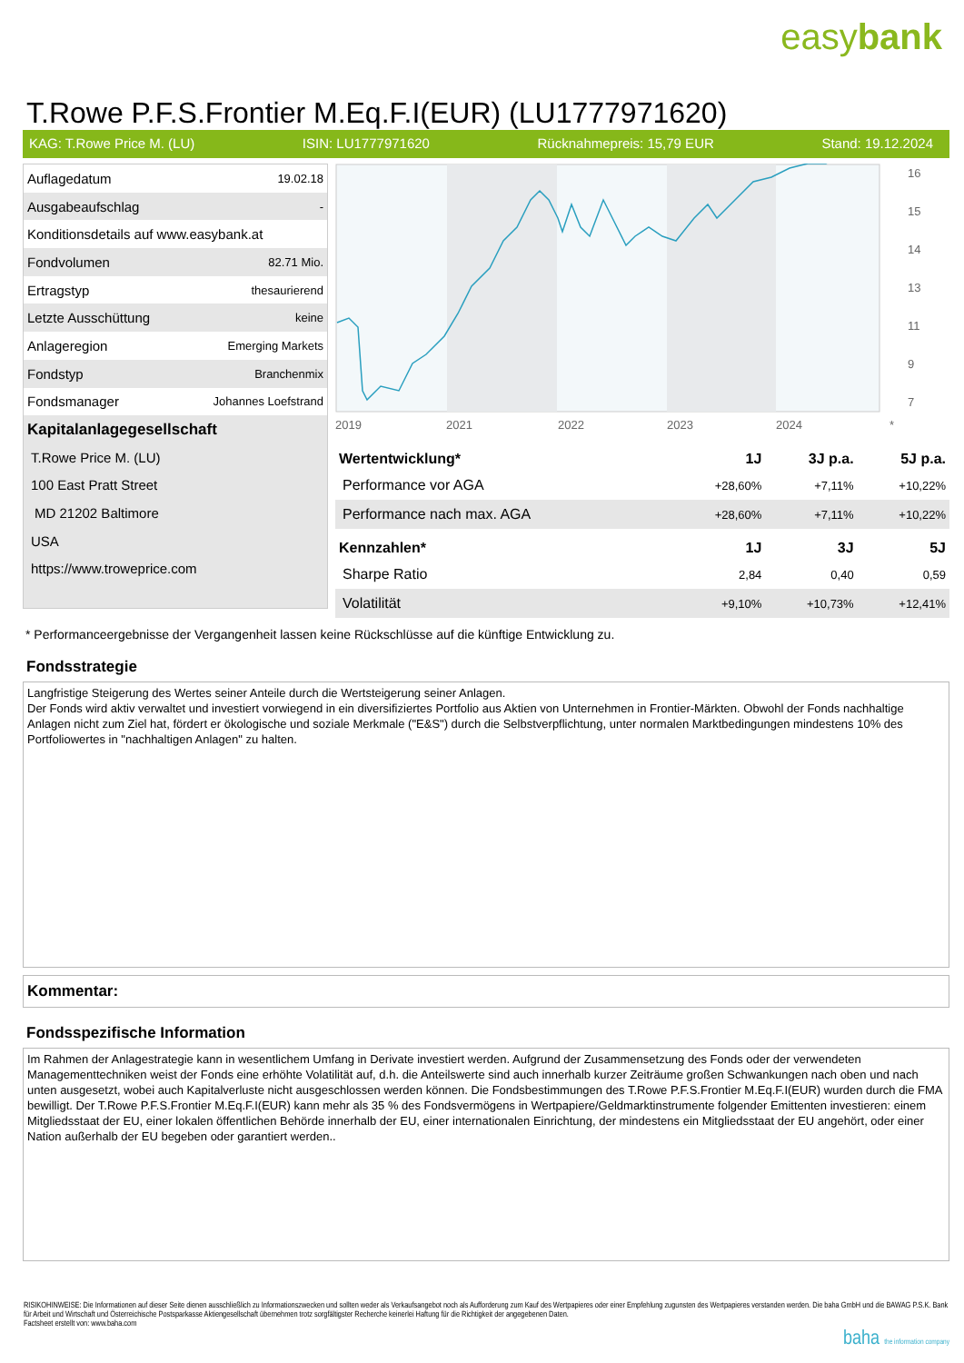easybank
T.Rowe P.F.S.Frontier M.Eq.F.I(EUR) (LU1777971620)
KAG: T.Rowe Price M. (LU) ISIN: LU1777971620 Rücknahmepreis: 15,79 EUR Stand: 19.12.2024
| Auflagedatum | 19.02.18 |
| Ausgabeaufschlag | - |
| Konditionsdetails auf www.easybank.at | |
| Fondvolumen | 82.71 Mio. |
| Ertragstyp | thesaurierend |
| Letzte Ausschüttung | keine |
| Anlageregion | Emerging Markets |
| Fondstyp | Branchenmix |
| Fondsmanager | Johannes Loefstrand |
| Kapitalanlagegesellschaft | |
| T.Rowe Price M. (LU) | |
| 100 East Pratt Street | |
| MD 21202 Baltimore | |
| USA | |
| https://www.troweprice.com | |
16
15
14
13
11
9
7
2019
2021
2022
2023
2024
*
| Wertentwicklung* | 1J | 3J p.a. | 5J p.a. |
| --- | --- | --- | --- |
| Performance vor AGA | +28,60% | +7,11% | +10,22% |
| Performance nach max. AGA | +28,60% | +7,11% | +10,22% |
| Kennzahlen* | 1J | 3J | 5J |
| Sharpe Ratio | 2,84 | 0,40 | 0,59 |
| Volatilität | +9,10% | +10,73% | +12,41% |
* Performanceergebnisse der Vergangenheit lassen keine Rückschlüsse auf die künftige Entwicklung zu.
Fondsstrategie
Langfristige Steigerung des Wertes seiner Anteile durch die Wertsteigerung seiner Anlagen.
Der Fonds wird aktiv verwaltet und investiert vorwiegend in ein diversifiziertes Portfolio aus Aktien von Unternehmen in Frontier-Märkten. Obwohl der Fonds nachhaltige Anlagen nicht zum Ziel hat, fördert er ökologische und soziale Merkmale ("E&S") durch die Selbstverpflichtung, unter normalen Marktbedingungen mindestens 10% des Portfoliowertes in "nachhaltigen Anlagen" zu halten.
Kommentar:
Fondsspezifische Information
Im Rahmen der Anlagestrategie kann in wesentlichem Umfang in Derivate investiert werden. Aufgrund der Zusammensetzung des Fonds oder der verwendeten Managementtechniken weist der Fonds eine erhöhte Volatilität auf, d.h. die Anteilswerte sind auch innerhalb kurzer Zeiträume großen Schwankungen nach oben und nach unten ausgesetzt, wobei auch Kapitalverluste nicht ausgeschlossen werden können. Die Fondsbestimmungen des T.Rowe P.F.S.Frontier M.Eq.F.I(EUR) wurden durch die FMA bewilligt. Der T.Rowe P.F.S.Frontier M.Eq.F.I(EUR) kann mehr als 35 % des Fondsvermögens in Wertpapiere/Geldmarktinstrumente folgender Emittenten investieren: einem Mitgliedsstaat der EU, einer lokalen öffentlichen Behörde innerhalb der EU, einer internationalen Einrichtung, der mindestens ein Mitgliedsstaat der EU angehört, oder einer Nation außerhalb der EU begeben oder garantiert werden..
RISIKOHINWEISE: Die Informationen auf dieser Seite dienen ausschließlich zu Informationszwecken und sollten weder als Verkaufsangebot noch als Aufforderung zum Kauf des Wertpapieres oder einer Empfehlung zugunsten des Wertpapieres verstanden werden. Die baha GmbH und die BAWAG P.S.K. Bank für Arbeit und Wirtschaft und Österreichische Postsparkasse Aktiengesellschaft übernehmen trotz sorgfältigster Recherche keinerlei Haftung für die Richtigkeit der angegebenen Daten.
Factsheet erstellt von: www.baha.com
baha the information company